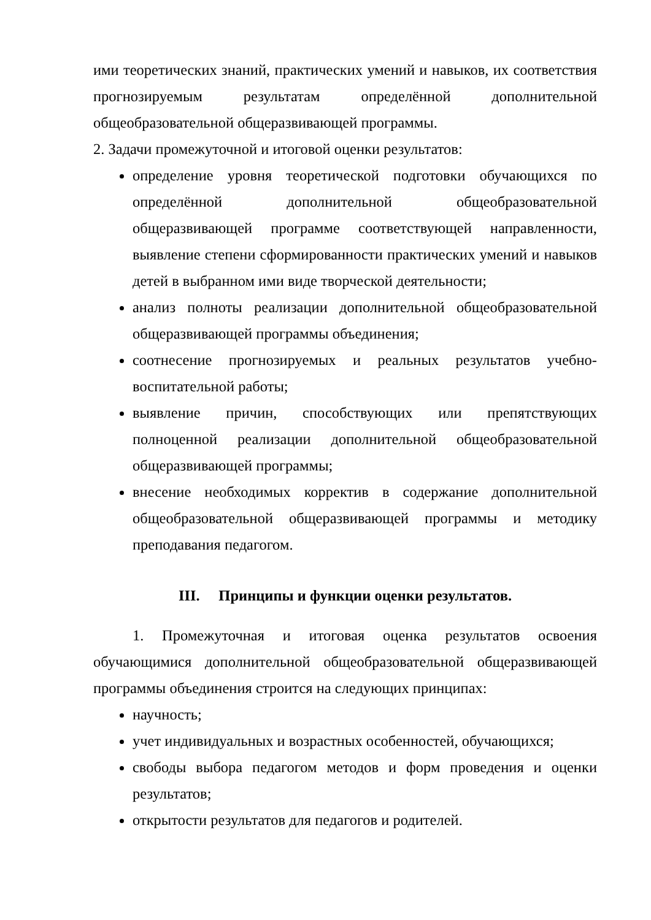ими теоретических знаний, практических умений и навыков, их соответствия прогнозируемым результатам определённой дополнительной общеобразовательной общеразвивающей программы.
2. Задачи промежуточной и итоговой оценки результатов:
определение уровня теоретической подготовки обучающихся по определённой дополнительной общеобразовательной общеразвивающей программе соответствующей направленности, выявление степени сформированности практических умений и навыков детей в выбранном ими виде творческой деятельности;
анализ полноты реализации дополнительной общеобразовательной общеразвивающей программы объединения;
соотнесение прогнозируемых и реальных результатов учебно-воспитательной работы;
выявление причин, способствующих или препятствующих полноценной реализации дополнительной общеобразовательной общеразвивающей программы;
внесение необходимых корректив в содержание дополнительной общеобразовательной общеразвивающей программы и методику преподавания педагогом.
III. Принципы и функции оценки результатов.
1. Промежуточная и итоговая оценка результатов освоения обучающимися дополнительной общеобразовательной общеразвивающей программы объединения строится на следующих принципах:
научность;
учет индивидуальных и возрастных особенностей, обучающихся;
свободы выбора педагогом методов и форм проведения и оценки результатов;
открытости результатов для педагогов и родителей.